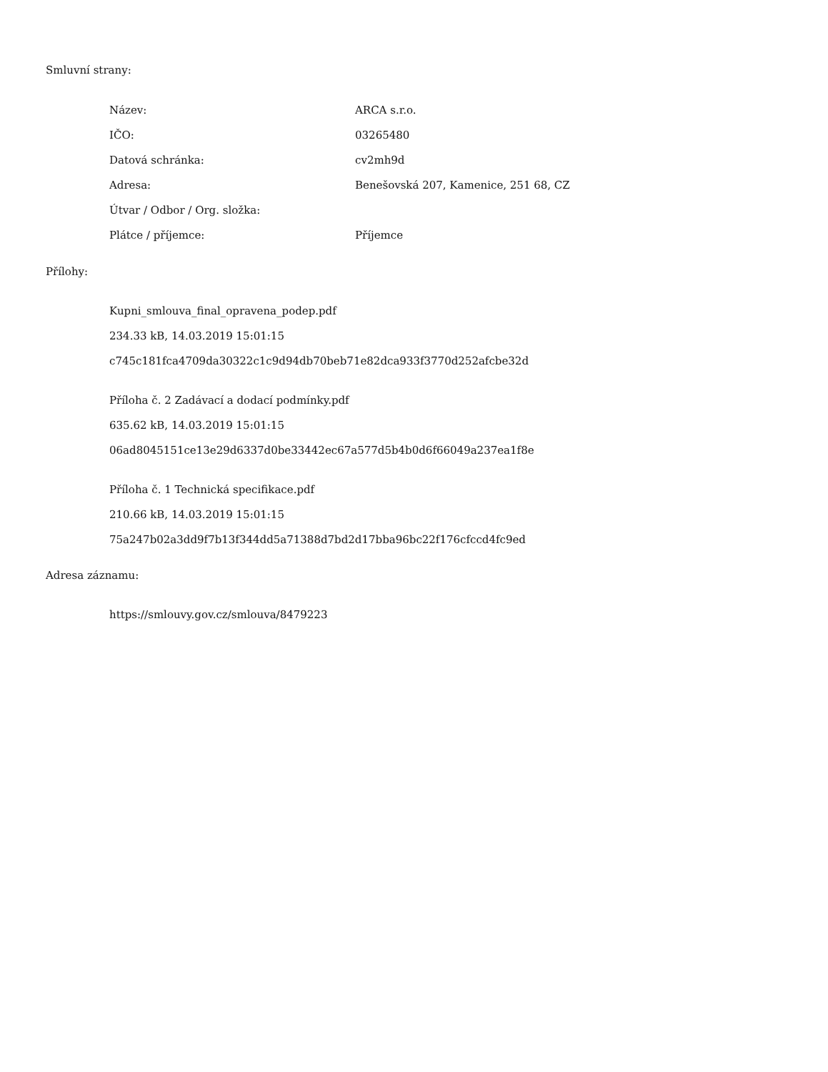Smluvní strany:
| Název: | ARCA s.r.o. |
| IČO: | 03265480 |
| Datová schránka: | cv2mh9d |
| Adresa: | Benešovská 207, Kamenice, 251 68, CZ |
| Útvar / Odbor / Org. složka: | |
| Plátce / příjemce: | Příjemce |
Přílohy:
Kupni_smlouva_final_opravena_podep.pdf
234.33 kB, 14.03.2019 15:01:15
c745c181fca4709da30322c1c9d94db70beb71e82dca933f3770d252afcbe32d
Příloha č. 2 Zadávací a dodací podmínky.pdf
635.62 kB, 14.03.2019 15:01:15
06ad8045151ce13e29d6337d0be33442ec67a577d5b4b0d6f66049a237ea1f8e
Příloha č. 1 Technická specifikace.pdf
210.66 kB, 14.03.2019 15:01:15
75a247b02a3dd9f7b13f344dd5a71388d7bd2d17bba96bc22f176cfccd4fc9ed
Adresa záznamu:
https://smlouvy.gov.cz/smlouva/8479223